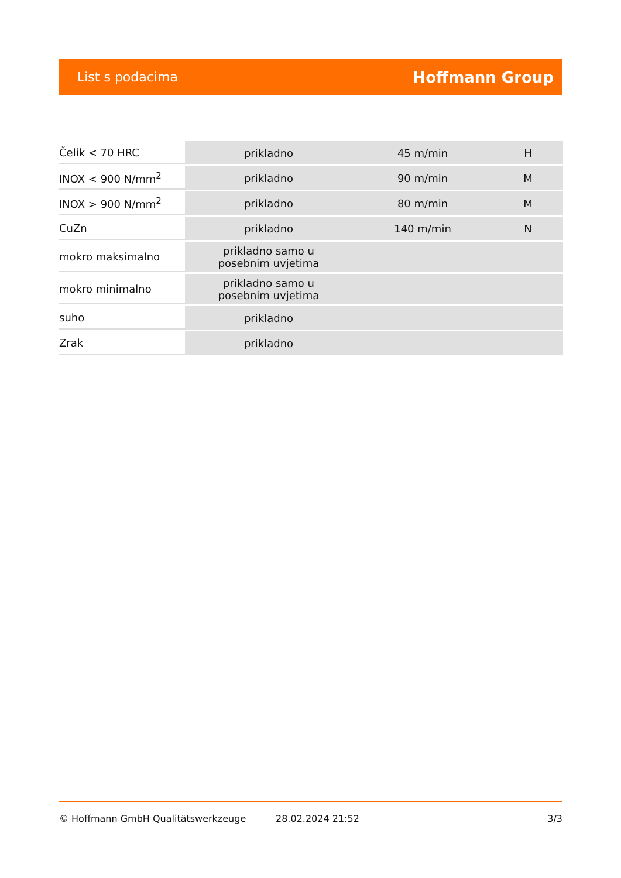List s podacima Hoffmann Group
| Čelik < 70 HRC | prikladno | 45 m/min | H |
| INOX < 900 N/mm<sup>2</sup> | prikladno | 90 m/min | M |
| INOX > 900 N/mm<sup>2</sup> | prikladno | 80 m/min | M |
| CuZn | prikladno | 140 m/min | N |
| mokro maksimalno | prikladno samo u posebnim uvjetima | | |
| mokro minimalno | prikladno samo u posebnim uvjetima | | |
| suho | prikladno | | |
| Zrak | prikladno | | |
© Hoffmann GmbH Qualitätswerkzeuge 28.02.2024 21:52 3/3